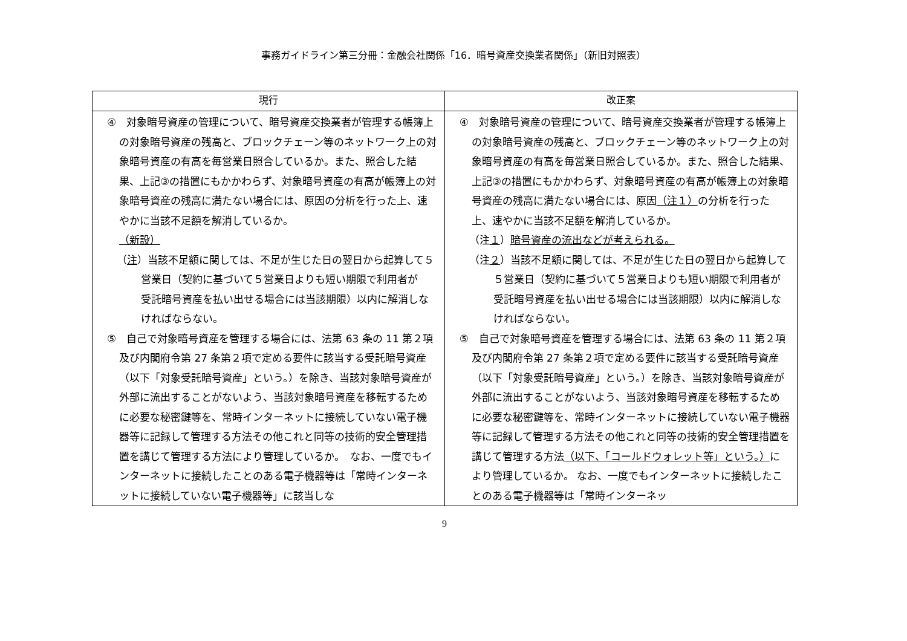事務ガイドライン第三分冊：金融会社関係「16．暗号資産交換業者関係」（新旧対照表）
| 現行 | 改正案 |
| --- | --- |
| ④ 対象暗号資産の管理について、暗号資産交換業者が管理する帳簿上の対象暗号資産の残高と、ブロックチェーン等のネットワーク上の対象暗号資産の有高を毎営業日照合しているか。また、照合した結果、上記③の措置にもかかわらず、対象暗号資産の有高が帳簿上の対象暗号資産の残高に満たない場合には、原因の分析を行った上、速やかに当該不足額を解消しているか。 （新設） （ 注 ）当該不足額に関しては、不足が生じた日の翌日から起算して５営業日（契約に基づいて５営業日よりも短い期限で利用者が 受託暗号資産を払い出せる場合には当該期限）以内に解消しなければならない。 ⑤ 自己で対象暗号資産を管理する場合には、法第 63 条の 11 第２項及び内閣府令第 27 条第２項で定める要件に該当する受託暗号資産（以下「対象受託暗号資産」という。）を除き、当該対象暗号資産が外部に流出することがないよう、当該対象暗号資産を移転するために必要な秘密鍵等を、常時インターネットに接続していない電子機器等に記録して管理する方法その他これと同等の技術的安全管理措置を講じて管理する方法により管理しているか。 なお、一度でもインターネットに接続したことのある電子機器等は「常時インターネットに接続していない電子機器等」に該当しな | ④ 対象暗号資産の管理について、暗号資産交換業者が管理する帳簿上の対象暗号資産の残高と、ブロックチェーン等のネットワーク上の対象暗号資産の有高を毎営業日照合しているか。また、照合した結果、上記③の措置にもかかわらず、対象暗号資産の有高が帳簿上の対象暗号資産の残高に満たない場合には、原因 （注１） の分析を行った上、速やかに当該不足額を解消しているか。 （注 １ ） 暗号資産の流出などが考えられる。 （注 ２ ）当該不足額に関しては、不足が生じた日の翌日から起算して５営業日（契約に基づいて５営業日よりも短い期限で利用者が 受託暗号資産を払い出せる場合には当該期限）以内に解消しなければならない。 ⑤ 自己で対象暗号資産を管理する場合には、法第 63 条の 11 第２項及び内閣府令第 27 条第２項で定める要件に該当する受託暗号資産 （以下「対象受託暗号資産」という。）を除き、当該対象暗号資産が外部に流出することがないよう、当該対象暗号資産を移転するために必要な秘密鍵等を、常時インターネットに接続していない電子機器等に記録して管理する方法その他これと同等の技術的安全管理措置を講じて管理する方法 （以下、「コールドウォレット等」という。） により管理しているか。 なお、一度でもインターネットに接続したことのある電子機器等は「常時インターネッ |
9